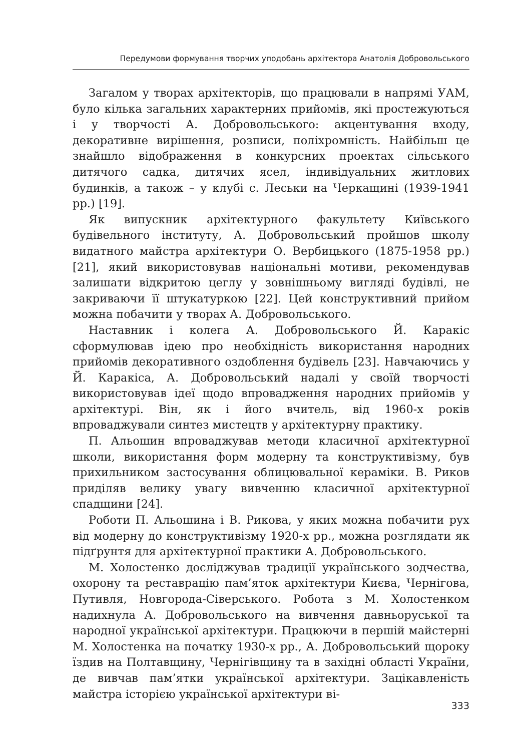Передумови формування творчих уподобань архітектора Анатолія Добровольського
Загалом у творах архітекторів, що працювали в напрямі УАМ, було кілька загальних характерних прийомів, які простежуються і у творчості А. Добровольського: акцентування входу, декоративне вирішення, розписи, поліхромність. Найбільш це знайшло відображення в конкурсних проектах сільського дитячого садка, дитячих ясел, індивідуальних житлових будинків, а також – у клубі с. Леськи на Черкащині (1939-1941 рр.) [19].
Як випускник архітектурного факультету Київського будівельного інституту, А. Добровольський пройшов школу видатного майстра архітектури О. Вербицького (1875-1958 рр.) [21], який використовував національні мотиви, рекомендував залишати відкритою цеглу у зовнішньому вигляді будівлі, не закриваючи її штукатуркою [22]. Цей конструктивний прийом можна побачити у творах А. Добровольського.
Наставник і колега А. Добровольського Й. Каракіс сформулював ідею про необхідність використання народних прийомів декоративного оздоблення будівель [23]. Навчаючись у Й. Каракіса, А. Добровольський надалі у своїй творчості використовував ідеї щодо впровадження народних прийомів у архітектурі. Він, як і його вчитель, від 1960-х років впроваджували синтез мистецтв у архітектурну практику.
П. Альошин впроваджував методи класичної архітектурної школи, використання форм модерну та конструктивізму, був прихильником застосування облицювальної кераміки. В. Риков приділяв велику увагу вивченню класичної архітектурної спадщини [24].
Роботи П. Альошина і В. Рикова, у яких можна побачити рух від модерну до конструктивізму 1920-х рр., можна розглядати як підґрунтя для архітектурної практики А. Добровольського.
М. Холостенко досліджував традиції українського зодчества, охорону та реставрацію пам’яток архітектури Києва, Чернігова, Путивля, Новгорода-Сіверського. Робота з М. Холостенком надихнула А. Добровольського на вивчення давньоруської та народної української архітектури. Працюючи в першій майстерні М. Холостенка на початку 1930-х рр., А. Добровольський щороку їздив на Полтавщину, Чернігівщину та в західні області України, де вивчав пам’ятки української архітектури. Зацікавленість майстра історією української архітектури ві-
333